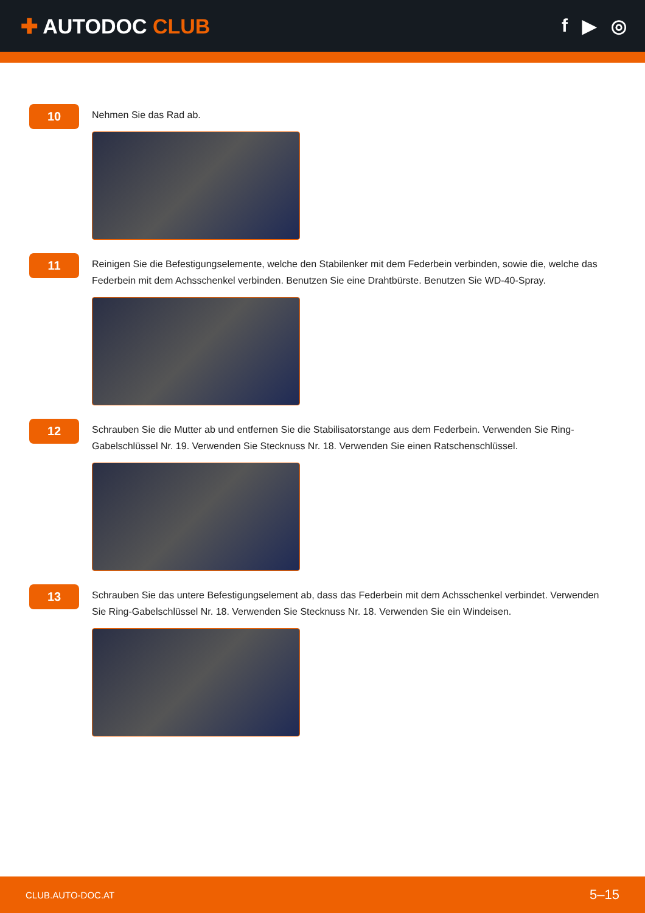✚ AUTODOC CLUB f ▶ ◎
10
Nehmen Sie das Rad ab.
11
Reinigen Sie die Befestigungselemente, welche den Stabilenker mit dem Federbein verbinden, sowie die, welche das Federbein mit dem Achsschenkel verbinden. Benutzen Sie eine Drahtbürste. Benutzen Sie WD-40-Spray.
12
Schrauben Sie die Mutter ab und entfernen Sie die Stabilisatorstange aus dem Federbein. Verwenden Sie Ring-Gabelschlüssel Nr. 19. Verwenden Sie Stecknuss Nr. 18. Verwenden Sie einen Ratschenschlüssel.
13
Schrauben Sie das untere Befestigungselement ab, dass das Federbein mit dem Achsschenkel verbindet. Verwenden Sie Ring-Gabelschlüssel Nr. 18. Verwenden Sie Stecknuss Nr. 18. Verwenden Sie ein Windeisen.
CLUB.AUTO-DOC.AT 5–15